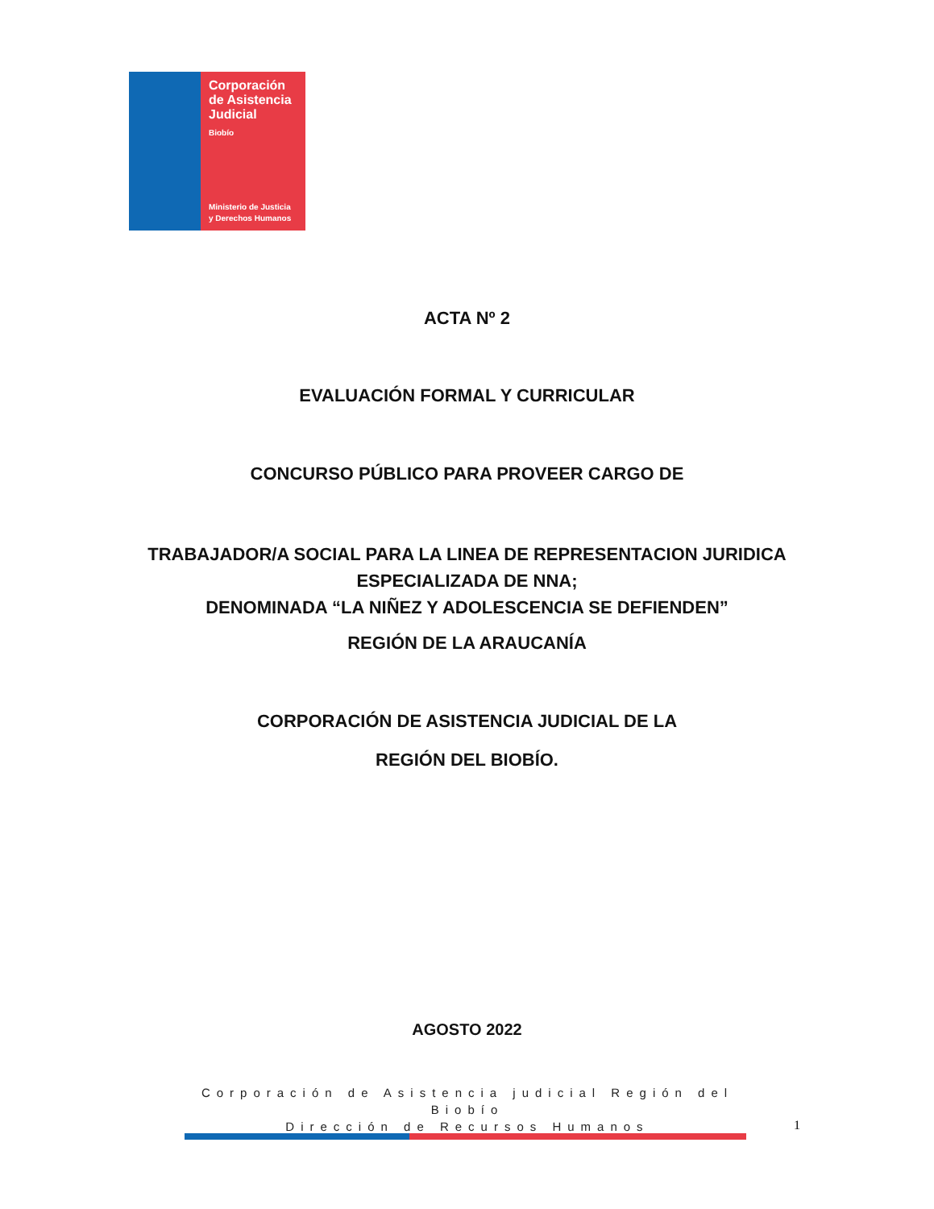Corporación
de Asistencia
Judicial
Biobío
Ministerio de Justicia
y Derechos Humanos
ACTA Nº 2
EVALUACIÓN FORMAL Y CURRICULAR
CONCURSO PÚBLICO PARA PROVEER CARGO DE
TRABAJADOR/A SOCIAL PARA LA LINEA DE REPRESENTACION JURIDICA
ESPECIALIZADA DE NNA;
DENOMINADA “LA NIÑEZ Y ADOLESCENCIA SE DEFIENDEN”
REGIÓN DE LA ARAUCANÍA
CORPORACIÓN DE ASISTENCIA JUDICIAL DE LA
REGIÓN DEL BIOBÍO.
AGOSTO 2022
Corporación de Asistencia judicial Región del Biobío
Dirección de Recursos Humanos
1